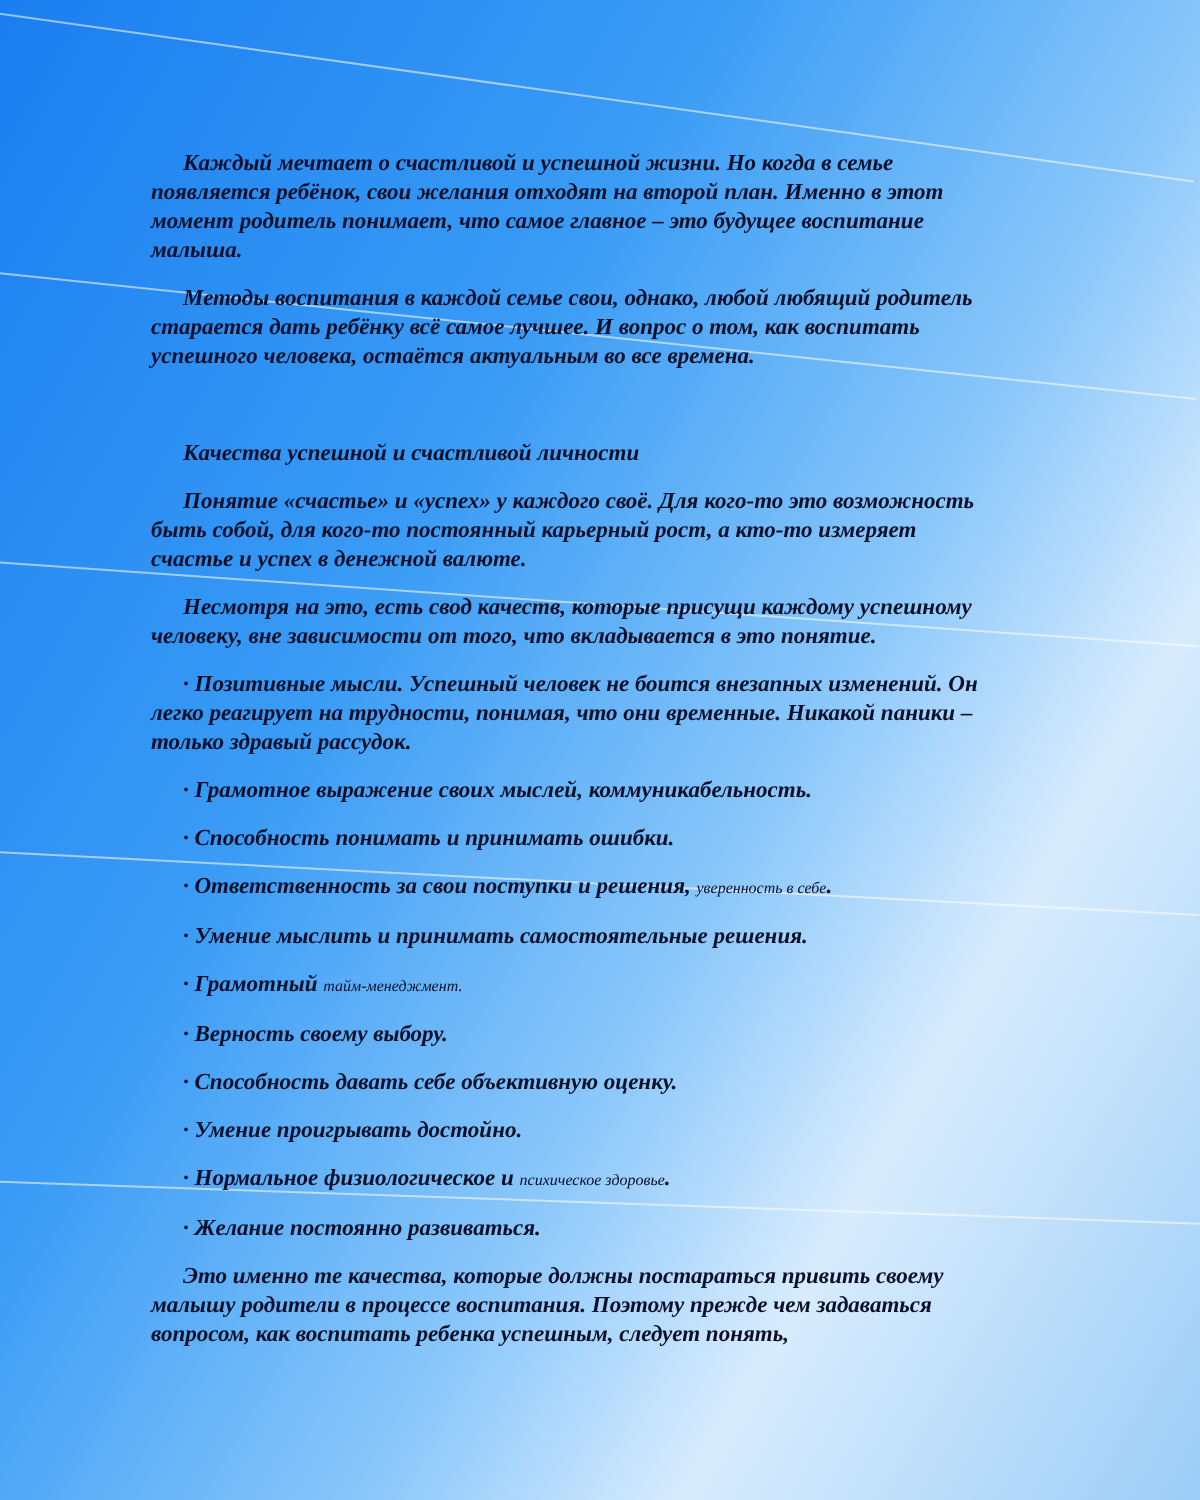Каждый мечтает о счастливой и успешной жизни. Но когда в семье появляется ребёнок, свои желания отходят на второй план. Именно в этот момент родитель понимает, что самое главное – это будущее воспитание малыша.
Методы воспитания в каждой семье свои, однако, любой любящий родитель старается дать ребёнку всё самое лучшее. И вопрос о том, как воспитать успешного человека, остаётся актуальным во все времена.
Качества успешной и счастливой личности
Понятие «счастье» и «успех» у каждого своё. Для кого-то это возможность быть собой, для кого-то постоянный карьерный рост, а кто-то измеряет счастье и успех в денежной валюте.
Несмотря на это, есть свод качеств, которые присущи каждому успешному человеку, вне зависимости от того, что вкладывается в это понятие.
· Позитивные мысли. Успешный человек не боится внезапных изменений. Он легко реагирует на трудности, понимая, что они временные. Никакой паники – только здравый рассудок.
· Грамотное выражение своих мыслей, коммуникабельность.
· Способность понимать и принимать ошибки.
· Ответственность за свои поступки и решения, уверенность в себе.
· Умение мыслить и принимать самостоятельные решения.
· Грамотный тайм-менеджмент.
· Верность своему выбору.
· Способность давать себе объективную оценку.
· Умение проигрывать достойно.
· Нормальное физиологическое и психическое здоровье.
· Желание постоянно развиваться.
Это именно те качества, которые должны постараться привить своему малышу родители в процессе воспитания. Поэтому прежде чем задаваться вопросом, как воспитать ребенка успешным, следует понять,